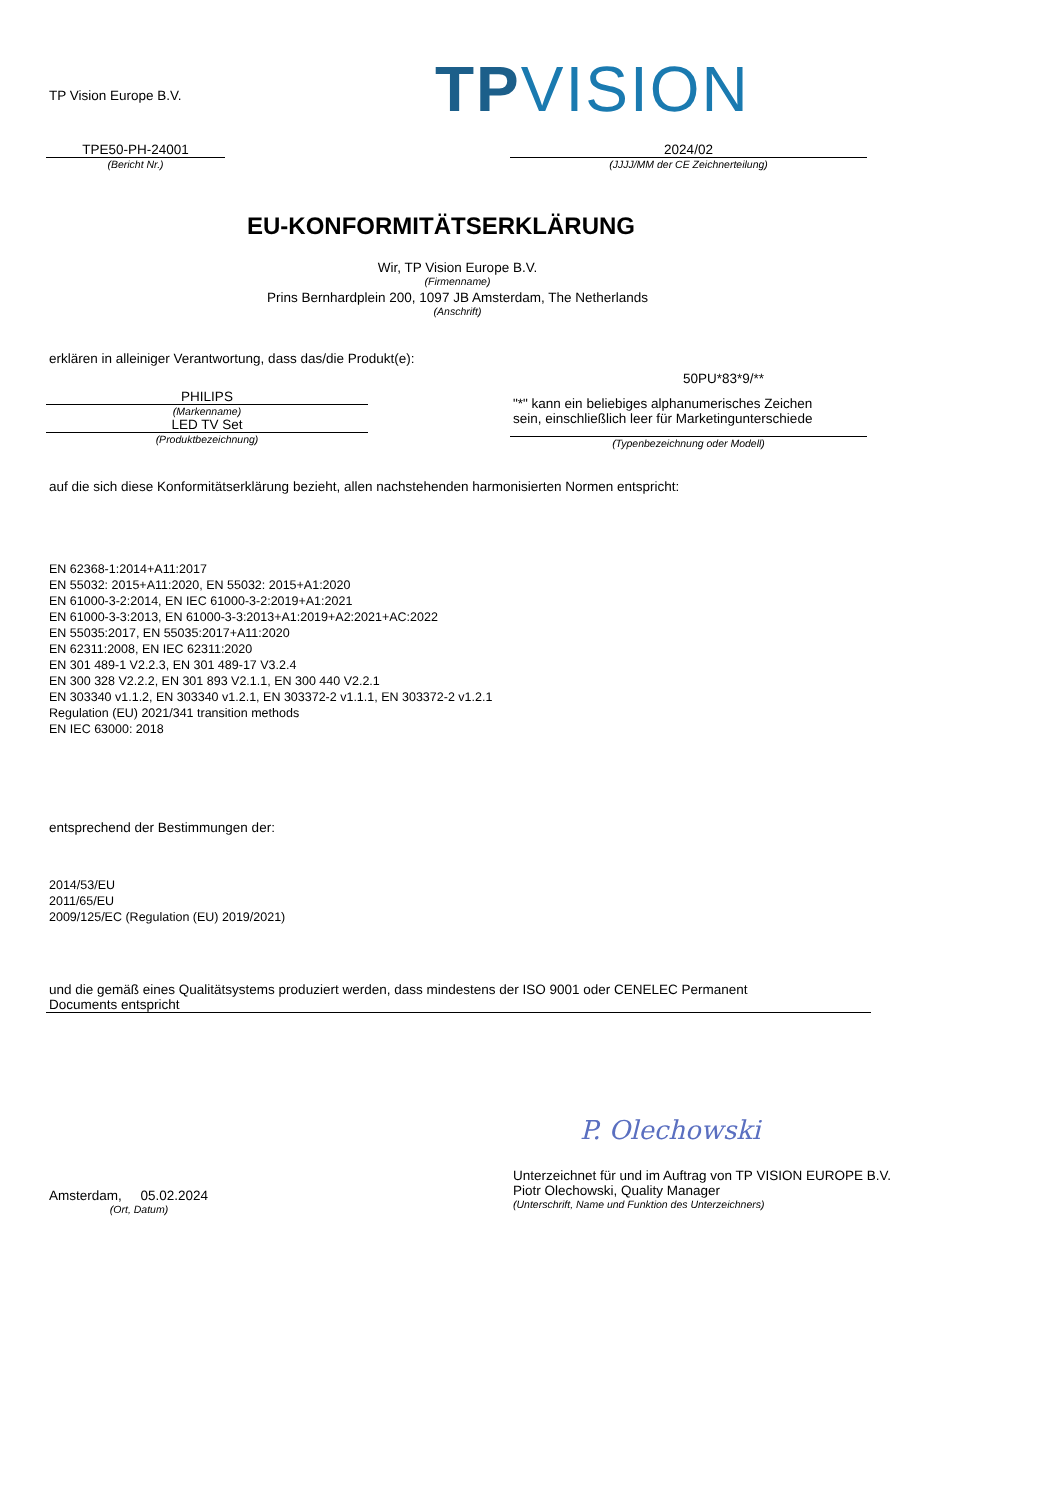TP Vision Europe B.V. TPVISION
TPE50-PH-24001
(Bericht Nr.)
2024/02
(JJJJ/MM der CE Zeichnerteilung)
EU-KONFORMITÄTSERKLÄRUNG
Wir, TP Vision Europe B.V.
(Firmenname)
Prins Bernhardplein 200, 1097 JB Amsterdam, The Netherlands
(Anschrift)
erklären in alleiniger Verantwortung, dass das/die Produkt(e):
PHILIPS
(Markenname)
LED TV Set
(Produktbezeichnung)
50PU*83*9/**
"*" kann ein beliebiges alphanumerisches Zeichen
sein, einschließlich leer für Marketingunterschiede
(Typenbezeichnung oder Modell)
auf die sich diese Konformitätserklärung bezieht, allen nachstehenden harmonisierten Normen entspricht:
EN 62368-1:2014+A11:2017
EN 55032: 2015+A11:2020, EN 55032: 2015+A1:2020
EN 61000-3-2:2014, EN IEC 61000-3-2:2019+A1:2021
EN 61000-3-3:2013, EN 61000-3-3:2013+A1:2019+A2:2021+AC:2022
EN 55035:2017, EN 55035:2017+A11:2020
EN 62311:2008, EN IEC 62311:2020
EN 301 489-1 V2.2.3, EN 301 489-17 V3.2.4
EN 300 328 V2.2.2, EN 301 893 V2.1.1, EN 300 440 V2.2.1
EN 303340 v1.1.2, EN 303340 v1.2.1, EN 303372-2 v1.1.1, EN 303372-2 v1.2.1
Regulation (EU) 2021/341 transition methods
EN IEC 63000: 2018
entsprechend der Bestimmungen der:
2014/53/EU
2011/65/EU
2009/125/EC (Regulation (EU) 2019/2021)
und die gemäß eines Qualitätsystems produziert werden, dass mindestens der ISO 9001 oder CENELEC Permanent
Documents entspricht
P. Olechowski
Amsterdam, 05.02.2024
(Ort, Datum)
Unterzeichnet für und im Auftrag von TP VISION EUROPE B.V.
Piotr Olechowski, Quality Manager
(Unterschrift, Name und Funktion des Unterzeichners)